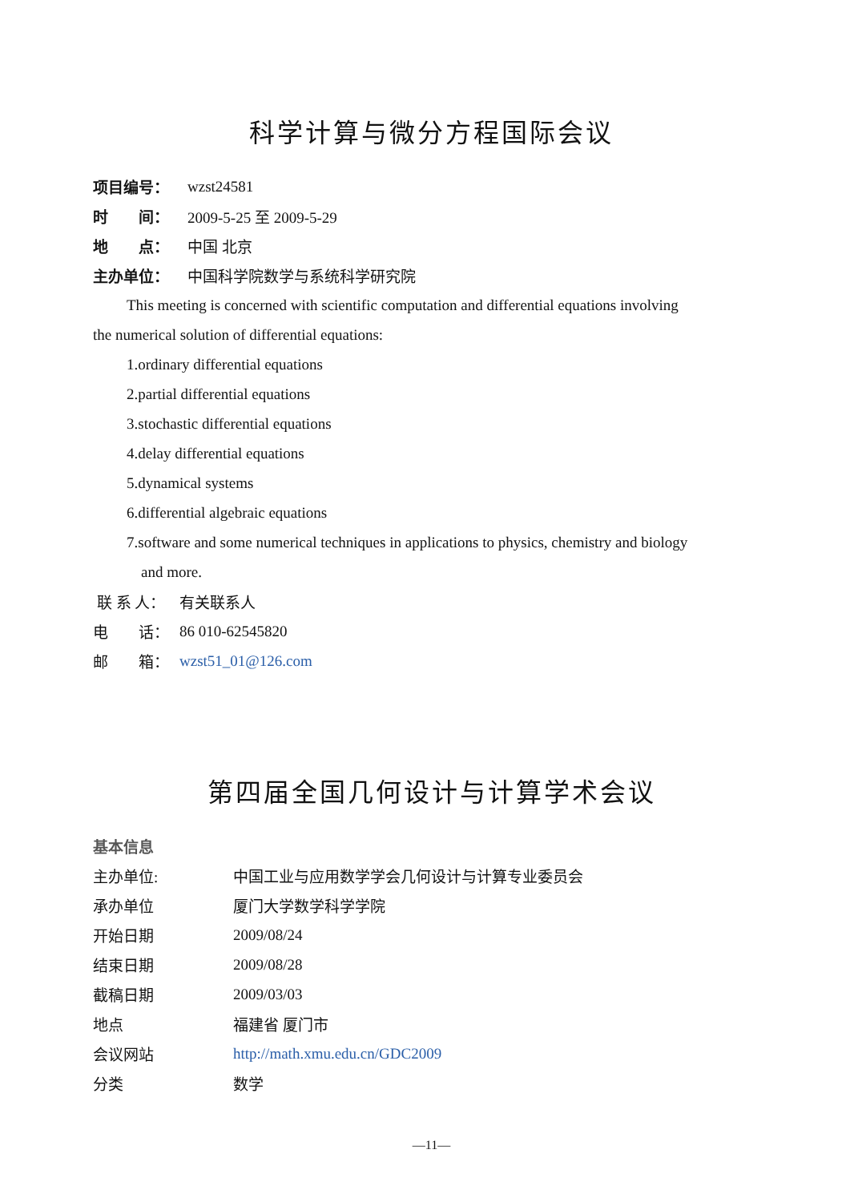科学计算与微分方程国际会议
项目编号： wzst24581
时　　间： 2009-5-25 至 2009-5-29
地　　点： 中国 北京
主办单位： 中国科学院数学与系统科学研究院
This meeting is concerned with scientific computation and differential equations involving
the numerical solution of differential equations:
1.ordinary differential equations
2.partial differential equations
3.stochastic differential equations
4.delay differential equations
5.dynamical systems
6.differential algebraic equations
7.software and some numerical techniques in applications to physics, chemistry and biology
and more.
联 系 人： 有关联系人
电　　话： 86 010-62545820
邮　　箱： wzst51_01@126.com
第四届全国几何设计与计算学术会议
基本信息
主办单位: 中国工业与应用数学学会几何设计与计算专业委员会
承办单位 厦门大学数学科学学院
开始日期 2009/08/24
结束日期 2009/08/28
截稿日期 2009/03/03
地点 福建省 厦门市
会议网站 http://math.xmu.edu.cn/GDC2009
分类 数学
—11—